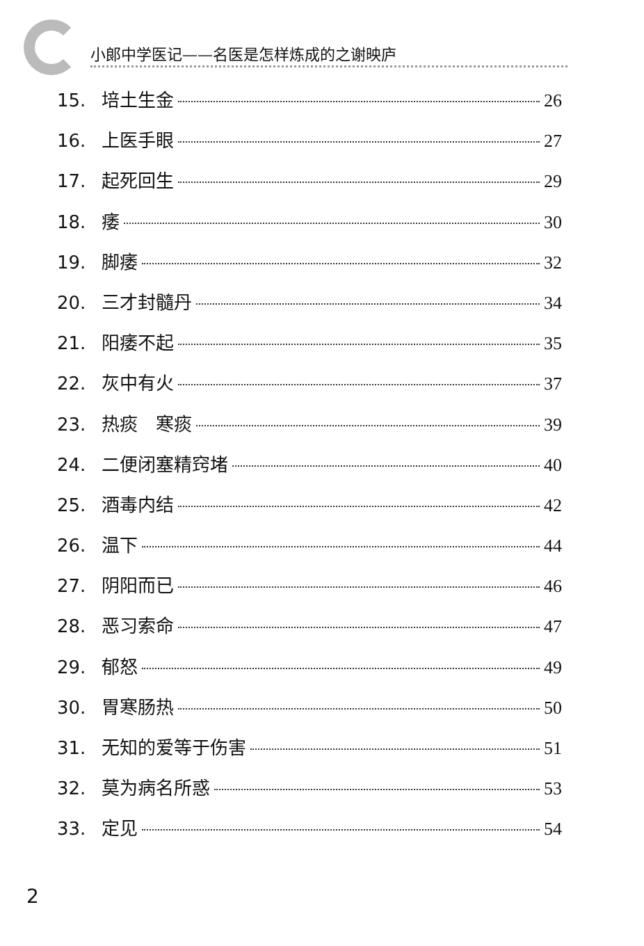小郎中学医记——名医是怎样炼成的之谢映庐
15. 培土生金 26
16. 上医手眼 27
17. 起死回生 29
18. 痿 30
19. 脚痿 32
20. 三才封髓丹 34
21. 阳痿不起 35
22. 灰中有火 37
23. 热痰　寒痰 39
24. 二便闭塞精窍堵 40
25. 酒毒内结 42
26. 温下 44
27. 阴阳而已 46
28. 恶习索命 47
29. 郁怒 49
30. 胃寒肠热 50
31. 无知的爱等于伤害 51
32. 莫为病名所惑 53
33. 定见 54
2